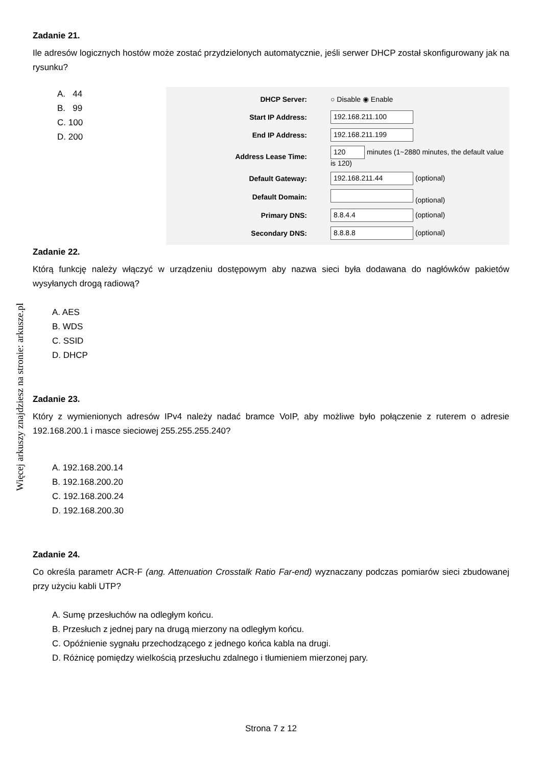Więcej arkuszy znajdziesz na stronie: arkusze.pl
Zadanie 21.
Ile adresów logicznych hostów może zostać przydzielonych automatycznie, jeśli serwer DHCP został skonfigurowany jak na rysunku?
A. 44
B. 99
C. 100
D. 200
| DHCP Server: | ○ Disable ◉ Enable |
| Start IP Address: | 192.168.211.100 |
| End IP Address: | 192.168.211.199 |
| Address Lease Time: | 120 minutes (1~2880 minutes, the default value is 120) |
| Default Gateway: | 192.168.211.44 (optional) |
| Default Domain: | (optional) |
| Primary DNS: | 8.8.4.4 (optional) |
| Secondary DNS: | 8.8.8.8 (optional) |
Zadanie 22.
Którą funkcję należy włączyć w urządzeniu dostępowym aby nazwa sieci była dodawana do nagłówków pakietów wysyłanych drogą radiową?
A. AES
B. WDS
C. SSID
D. DHCP
Zadanie 23.
Który z wymienionych adresów IPv4 należy nadać bramce VoIP, aby możliwe było połączenie z ruterem o adresie 192.168.200.1 i masce sieciowej 255.255.255.240?
A. 192.168.200.14
B. 192.168.200.20
C. 192.168.200.24
D. 192.168.200.30
Zadanie 24.
Co określa parametr ACR-F (ang. Attenuation Crosstalk Ratio Far-end) wyznaczany podczas pomiarów sieci zbudowanej przy użyciu kabli UTP?
A. Sumę przesłuchów na odległym końcu.
B. Przesłuch z jednej pary na drugą mierzony na odległym końcu.
C. Opóźnienie sygnału przechodzącego z jednego końca kabla na drugi.
D. Różnicę pomiędzy wielkością przesłuchu zdalnego i tłumieniem mierzonej pary.
Strona 7 z 12